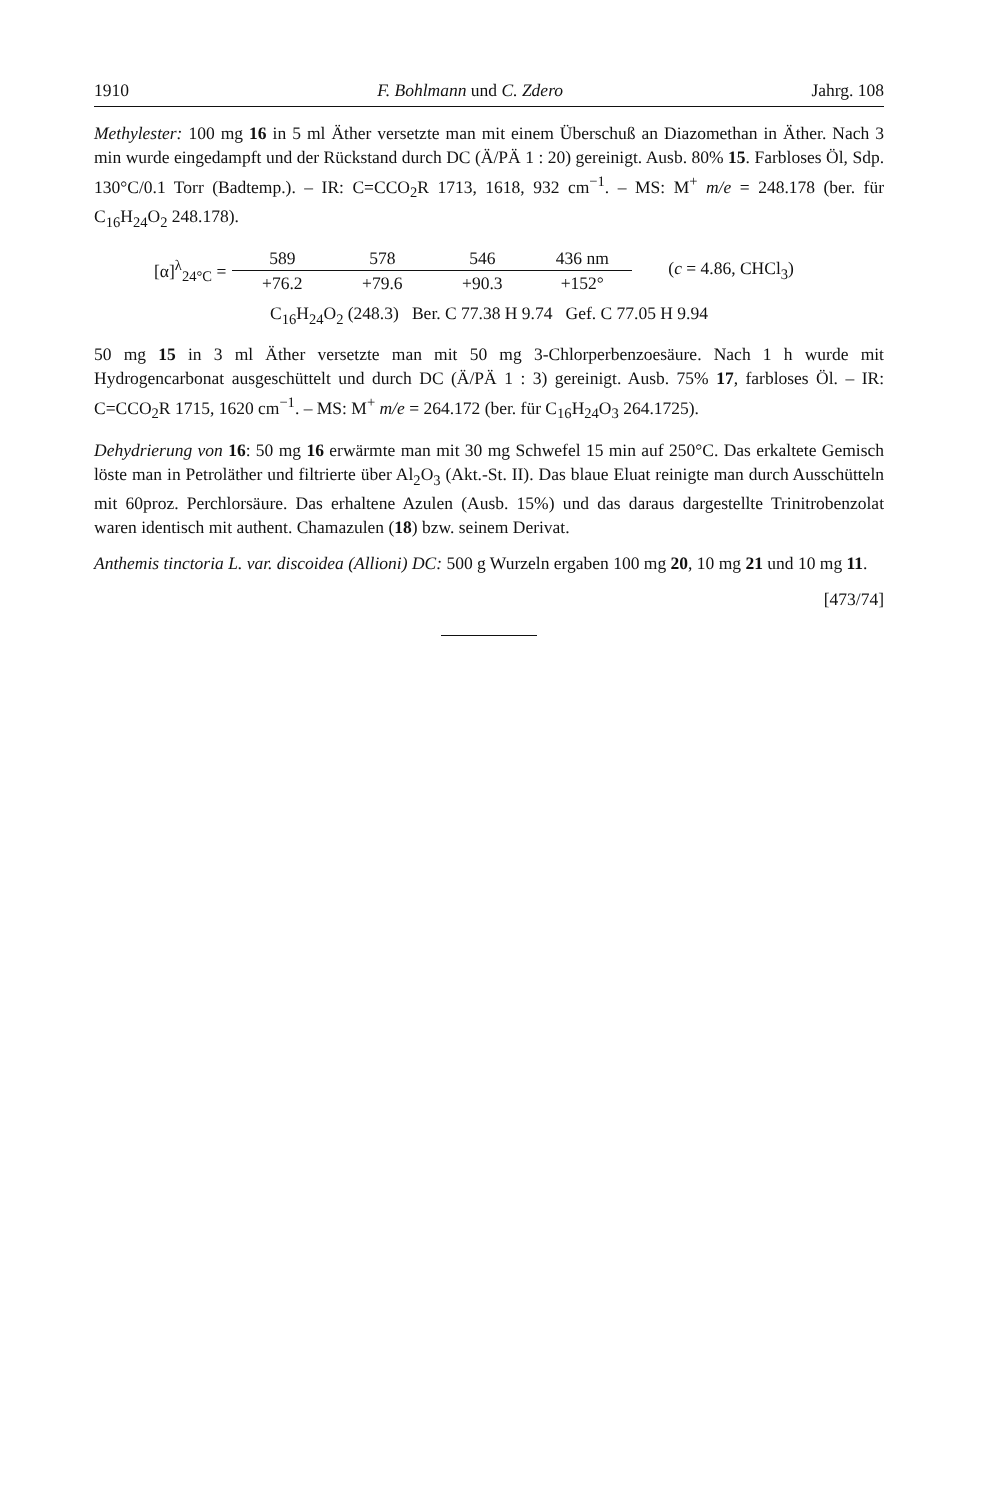1910 F. Bohlmann und C. Zdero Jahrg. 108
Methylester: 100 mg 16 in 5 ml Äther versetzte man mit einem Überschuß an Diazomethan in Äther. Nach 3 min wurde eingedampft und der Rückstand durch DC (Ä/PÄ 1 : 20) gereinigt. Ausb. 80% 15. Farbloses Öl, Sdp. 130°C/0.1 Torr (Badtemp.). – IR: C=CCO<sub>2</sub>R 1713, 1618, 932 cm<sup>−1</sup>. – MS: M<sup>+</sup> m/e = 248.178 (ber. für C<sub>16</sub>H<sub>24</sub>O<sub>2</sub> 248.178).
[α]<sup>λ</sup><sub>24°C</sub> =
589 578 546 436 nm +76.2 +79.6 +90.3 +152°
(c = 4.86, CHCl<sub>3</sub>)
C<sub>16</sub>H<sub>24</sub>O<sub>2</sub> (248.3) Ber. C 77.38 H 9.74 Gef. C 77.05 H 9.94
50 mg 15 in 3 ml Äther versetzte man mit 50 mg 3-Chlorperbenzoesäure. Nach 1 h wurde mit Hydrogencarbonat ausgeschüttelt und durch DC (Ä/PÄ 1 : 3) gereinigt. Ausb. 75% 17, farbloses Öl. – IR: C=CCO<sub>2</sub>R 1715, 1620 cm<sup>−1</sup>. – MS: M<sup>+</sup> m/e = 264.172 (ber. für C<sub>16</sub>H<sub>24</sub>O<sub>3</sub> 264.1725).
Dehydrierung von 16: 50 mg 16 erwärmte man mit 30 mg Schwefel 15 min auf 250°C. Das erkaltete Gemisch löste man in Petroläther und filtrierte über Al<sub>2</sub>O<sub>3</sub> (Akt.-St. II). Das blaue Eluat reinigte man durch Ausschütteln mit 60proz. Perchlorsäure. Das erhaltene Azulen (Ausb. 15%) und das daraus dargestellte Trinitrobenzolat waren identisch mit authent. Chamazulen (18) bzw. seinem Derivat.
Anthemis tinctoria L. var. discoidea (Allioni) DC: 500 g Wurzeln ergaben 100 mg 20, 10 mg 21 und 10 mg 11.
[473/74]